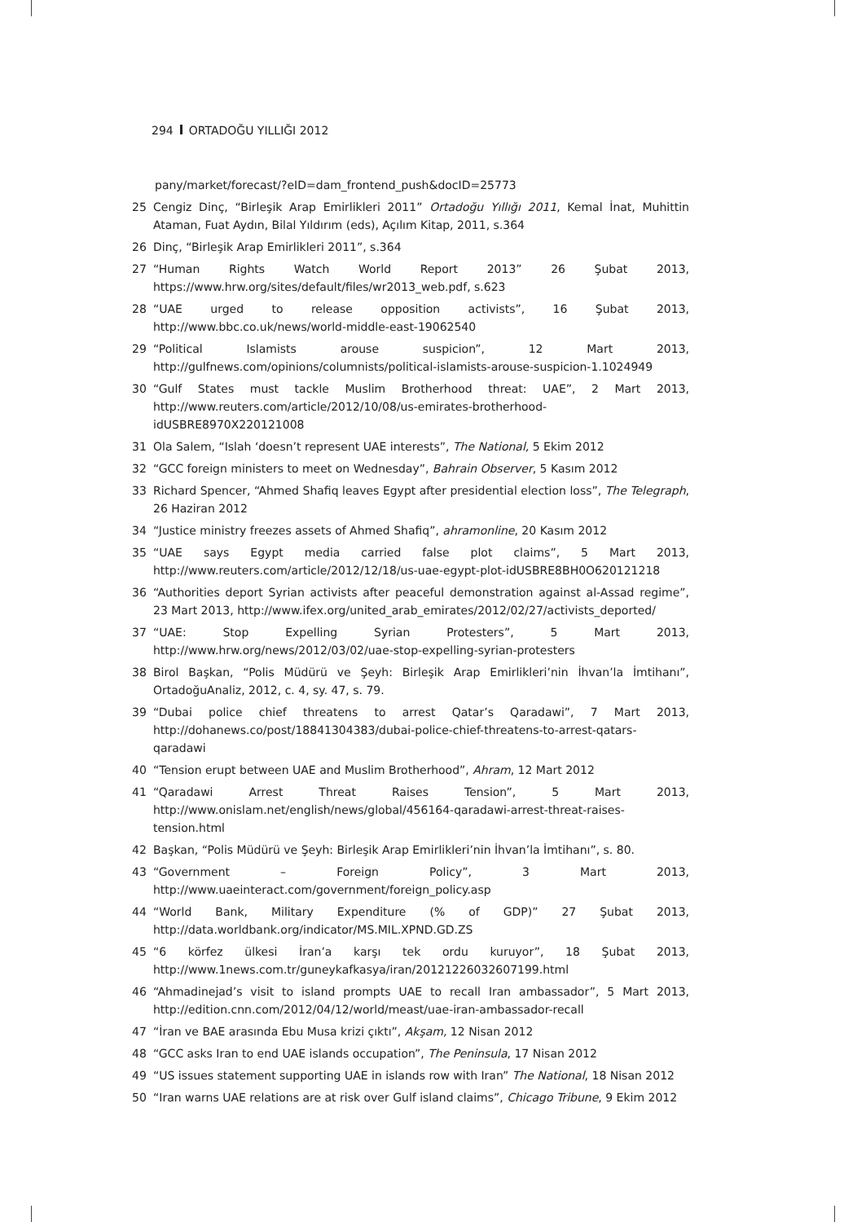294 ORTADOĞU YILLIĞI 2012
pany/market/forecast/?eID=dam_frontend_push&docID=25773
25 Cengiz Dinç, “Birleşik Arap Emirlikleri 2011” Ortadoğu Yıllığı 2011, Kemal İnat, Muhittin Ataman, Fuat Aydın, Bilal Yıldırım (eds), Açılım Kitap, 2011, s.364
26 Dinç, “Birleşik Arap Emirlikleri 2011”, s.364
27 “Human Rights Watch World Report 2013” 26 Şubat 2013, https://www.hrw.org/sites/default/files/wr2013_web.pdf, s.623
28 “UAE urged to release opposition activists”, 16 Şubat 2013, http://www.bbc.co.uk/news/world-middle-east-19062540
29 “Political Islamists arouse suspicion”, 12 Mart 2013, http://gulfnews.com/opinions/columnists/political-islamists-arouse-suspicion-1.1024949
30 “Gulf States must tackle Muslim Brotherhood threat: UAE”, 2 Mart 2013, http://www.reuters.com/article/2012/10/08/us-emirates-brotherhood-idUSBRE8970X220121008
31 Ola Salem, “Islah ‘doesn’t represent UAE interests”, The National, 5 Ekim 2012
32 “GCC foreign ministers to meet on Wednesday”, Bahrain Observer, 5 Kasım 2012
33 Richard Spencer, “Ahmed Shafiq leaves Egypt after presidential election loss”, The Telegraph, 26 Haziran 2012
34 “Justice ministry freezes assets of Ahmed Shafiq”, ahramonline, 20 Kasım 2012
35 “UAE says Egypt media carried false plot claims”, 5 Mart 2013, http://www.reuters.com/article/2012/12/18/us-uae-egypt-plot-idUSBRE8BH0O620121218
36 “Authorities deport Syrian activists after peaceful demonstration against al-Assad regime”, 23 Mart 2013, http://www.ifex.org/united_arab_emirates/2012/02/27/activists_deported/
37 “UAE: Stop Expelling Syrian Protesters”, 5 Mart 2013, http://www.hrw.org/news/2012/03/02/uae-stop-expelling-syrian-protesters
38 Birol Başkan, “Polis Müdürü ve Şeyh: Birleşik Arap Emirlikleri’nin İhvan’la İmtihanı”, OrtadoğuAnaliz, 2012, c. 4, sy. 47, s. 79.
39 “Dubai police chief threatens to arrest Qatar’s Qaradawi”, 7 Mart 2013, http://dohanews.co/post/18841304383/dubai-police-chief-threatens-to-arrest-qatars-qaradawi
40 “Tension erupt between UAE and Muslim Brotherhood”, Ahram, 12 Mart 2012
41 “Qaradawi Arrest Threat Raises Tension”, 5 Mart 2013, http://www.onislam.net/english/news/global/456164-qaradawi-arrest-threat-raises-tension.html
42 Başkan, “Polis Müdürü ve Şeyh: Birleşik Arap Emirlikleri’nin İhvan’la İmtihanı”, s. 80.
43 “Government – Foreign Policy”, 3 Mart 2013, http://www.uaeinteract.com/government/foreign_policy.asp
44 “World Bank, Military Expenditure (% of GDP)” 27 Şubat 2013, http://data.worldbank.org/indicator/MS.MIL.XPND.GD.ZS
45 “6 körfez ülkesi İran’a karşı tek ordu kuruyor”, 18 Şubat 2013, http://www.1news.com.tr/guneykafkasya/iran/20121226032607199.html
46 “Ahmadinejad’s visit to island prompts UAE to recall Iran ambassador”, 5 Mart 2013, http://edition.cnn.com/2012/04/12/world/meast/uae-iran-ambassador-recall
47 “İran ve BAE arasında Ebu Musa krizi çıktı”, Akşam, 12 Nisan 2012
48 “GCC asks Iran to end UAE islands occupation”, The Peninsula, 17 Nisan 2012
49 “US issues statement supporting UAE in islands row with Iran” The National, 18 Nisan 2012
50 “Iran warns UAE relations are at risk over Gulf island claims”, Chicago Tribune, 9 Ekim 2012